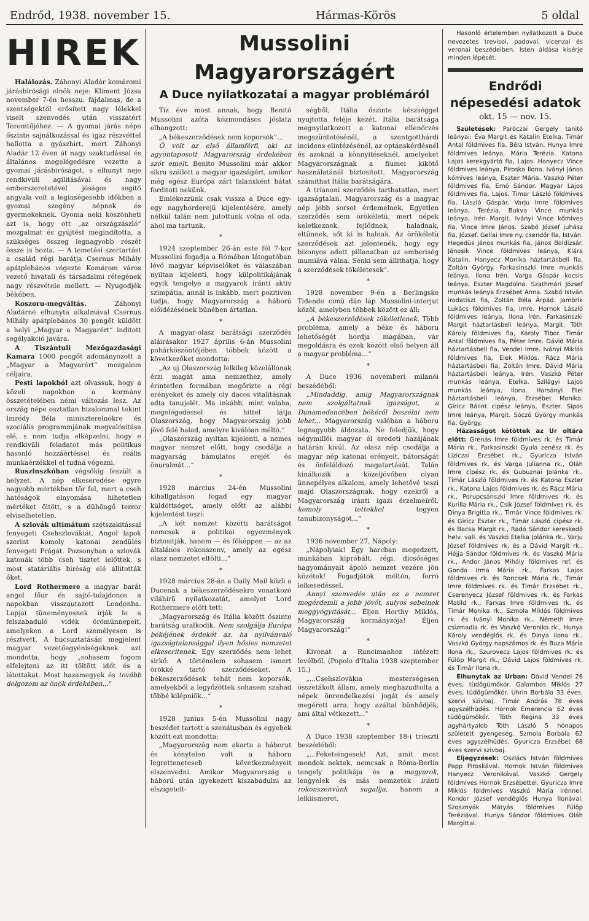Endrőd, 1938. november 15. Hármas-Körös 5 oldal
HIREK
Halálozás. Záhonyi Aladár komáromi járásbirósági elnök neje: Kliment Józsa november 7-én hosszu, fájdalmas, de a szentségektől erősített nagy lélekkel viselt szenvedés után visszatért Teremtőjéhez. — A gyomai járás népe őszinte sajnálkozással és igaz részvéttel hallotta a gyászhirt, mert Záhonyi Aladár 12 éven át nagy szaktudással és általános megelégedésre vezette a gyomai járásbiróságot, s elhunyt neje rendkivüli agilitásával és nagy emberszeretetével jóságos segitő angyala volt a leginségesebb időkben a gyomai szegény népnek és gyermekeknek. Gyoma neki köszönheti azt is, hogy ott „az országzászló“ mozgalmat és gyüjtést megindította, a szükséges összeg legnagyobb részét össze is hozta. — A temetési szertartást a család régi barátja Csernus Mihály apátplebános végezte Komárom város vezető hivatali és társadalmi rétegének nagy részvétele mellett. — Nyugodjék békében.
Koszoru-megváltás. Záhonyi Aladárné elhunyta alkalmával Csernus Mihály apátplebános 30 pengőt küldött a helyi „Magyar a Magyarért“ inditott segélyakció javára.
A Tiszántuli Mezőgazdasági Kamara 1000 pengőt adományozott a „Magyar a Magyarért“ mozgalom céljaira.
Pesti lapokból azt olvassuk, hogy a közeli napokban a kormány összetételében némi változás lesz. Az ország népe osztatlan bizalommal tekint Imrédy Béla miniszterelnökre és szociális programmjának megvalósitása elé, s nem tudja elképzelni, hogy e rendkivüli feladatot más politikus hasonló hozzáértéssel és reális munkaérzékkel el tudná végezni.
Ruszinszkóban végsőkig feszült a helyzet. A nép elkeseredése egyre nagyobb mértékben tör fel, mert a cseh hatóságok elnyomása hihetetlen mértéket öltött, s a dühöngő terror elviselhetetlen.
A szlovák ultimátum szétszakitással fenyegeti Csehszlovákiát. Angol lapok szerint komoly katonai zendülés fenyegeti Prágát. Pozsonyban a szlovák katonák több cseh tisztet lelőttek, s most statáriális biróság elé állitották őket.
Lord Rothermere a magyar barát angol főur és sajtó-tulajdonos a napokban visszautazott Londonba. Lapjai tüneményesnek irják le a felszabaduló vidék örömünnepeit, amelyeken a Lord személyesen is résztvett. A bucsuztatásán megjelent magyar vezetőegyéniségeknek azt mondotta, hogy „sohasem fogom elfelejteni az itt töltött időt és a látottakat. Most hazamegyek és tovább dolgozom az önök érdekében...“
Mussolini Magyarországért
A Duce nyilatkozatai a magyar problémáról
Tíz éve most annak, hogy Benitó Mussolini azóta közmondásos jóslata elhangzott:
„A békeszerződések nem koporsók“...
Ő volt az első államférfi, aki az agyontaposott Magyarország érdekében szót emelt. Benito Mussolini már akkor sikra szállott a magyar igazságért, amikor még egész Európa zárt falanxként hátat forditott nekünk.
Emlékezzünk csak vissza a Duce egy-egy nagyhorderejü kijelentésére, amely nélkül talán nem jutottunk volna el oda, ahol ma tartunk.
*
1924 szeptember 26-án este fél 7-kor Mussolini fogadja a Rómában látogatóban lévő magyar képviselőket és válaszában nyiltan kijelenti, hogy külpolitikájának egyik tengelye a magyarok iránti aktiv szimpátia, annál is inkább, mert pozitiven tudja, hogy Magyarország a háború előidézésének bünében ártatlan.
*
A magyar-olasz barátsági szerződés aláirásakor 1927 április 6-án Mussolini pohárköszöntőjében többek között a következőket mondotta:
„Az uj Olaszország lelkileg közelállónak érzi magát ama nemzethez, amely érintetlen formában megőrizte a régi erényeket és amely oly dacos vitalitásnak adta tanujelét. Ma inkább, mint valaha, megelégedéssel és hittel látja Olaszország, hogy Magyarország jobb jövő felé halad, amelyre kiválóan méltó.“
„Olaszország nyiltan kijelenti, a nemes magyar nemzet előtt, hogy csodálja a magyarság bámulatos erejét és önuralmát...“
*
1928 március 24-én Mussolini kihallgatáson fogad egy magyar küldöttséget, amely előtt az alábbi kijelentést teszi:
„A két nemzet közötti barátságot nemcsak a politikai egyezmények biztositják, hanem — és főképpen — az az általános rokonszenv, amely az egész olasz nemzetet eltölti...“
*
1928 március 28-án a Daily Mail közli a Ducenak a békeszerződésekre vonatkozó viláhirü nyilatkozatát, amelyet Lord Rothermere előtt tett:
„Magyarország és Itália között őszinte barátság uralkodik. Nem szolgálja Európa békéjének érdekét az, ha nyilvánvaló igazságtalansággal ilyen hősies nemzetet elkeseritenek. Egy szerződés nem lehet sirkő. A történelem sohasem ismert örökké tartó szerződéseket. A békeszerződések tehát nem koporsók, amelyekből a legyőzöttek sohasem szabad többé kilépniök...“
*
1928 junius 5-én Mussolini nagy beszédet tartott a szenátusban és egyebek között ezt mondotta:
„Magyarország nem akarta a háborut és kénytelen volt a háboru legretteneteseb következményeit elszenvedni. Amikor Magyarország a háború után igyekezett kiszabadulni az elszigetelt-
ségből, Itália őszinte készséggel nyujtotta feléje kezét. Itália barátsága megnyilatkozott a katonai ellenőrzés megszüntetésénél, a szentgotthárdi incidens elintézésénél, az optánskérdésnél és azoknál a könnyitéseknél, amelyeket Magyarországnak a fiumei kikötő használatánál biztositott. Magyarország számithat Itália barátságára.
A trianoni szerződés tarthatatlan, mert igazságtalan. Magyarország és a magyar nép jobb sorsot érdemelnek. Egyetlen szerződés sem örökéletü, mert népek keletkeznek, fejlődnek, haladnak, eltünnek, sőt ki is halnak. Az örökéletü szerződések azt jelentenék, hogy egy bizonyos adott pillanatban az emberiség mumiává válna. Senki sem állithatja, hogy a szerződések tökéletesek“.
*
1928 november 9-én a Berlingske Tidende cimü dán lap Mussolini-interjut közöl, amelyben többek között ez áll:
„A békeszerződések tökéletlenek. Több probléma, amely a béke és háboru lehetőségét hordja magában, vár megoldásra és ezek között első helyen áll a magyar probléma...“
*
A Duce 1936 novemberi milanói beszédéből:
„Mindaddig, amig Magyarországnak nem szolgáltatnak igazságot, a Dunamedencében békéről beszélni nem lehet... Magyarország valóban a háboru legnagyobb áldozata. Ne feledjük, hogy négymillói magyar él eredeti hazájának határán kivül. Az olasz nép csodálja a magyar nép katonai erényeit, bátorságát és önfeláldozó magatartását. Talán kinálkozik a közeljövőben olyan ünnepélyes alkalom, amely lehetővé teszi majd Olaszországnak, hogy ezekről a Magyarország iránti igazi érzelmeiről, komoly tettekkel tegyen tanubizonyságot...“
*
1936 november 27, Nápoly:
„Nápolyiak! Egy harcban megedzett, munkában kipróbált, régi, dicsőséges hagyományait ápoló nemzet vezére jön közétek! Fogadjátok méltón, forró lelkesedéssel.
Annyi szenvedés után ez a nemzet megérdemli a jobb jövőt, sulyos sebeinek meggyógyitását... Éljen Horthy Miklós, Magyarország kormányzója! Éljen Magyarország!“
*
Kivonat a Runcimanhoz intézett levélből. (Popolo d'Italia 1938 szeptember 15.)
„...Csehszlovákia mesterségesen összetákolt állam, amely meghazudtolta a népek önrendelkezési jogát és amely megérett arra, hogy azáltal bünhődjék, ami által vétkezett...“
*
A Duce 1938 szeptember 18-i trieszti beszédéből:
„...Feketeingesek! Azt, amit most mondok nektek, nemcsak a Róma-Berlin tengely politikája és a magyarok, lengyelek és más nemzetek iránti rokonszenvünk sugallja, hanem a lelkiismeret.
Hasonló értelemben nyilatkozott a Duce nevezetes trevisoi, padovai, vicenzai és veronai beszédeiben. Isten áldása kisérje minden lépését.
Endrődi népesedési adatok
okt. 15 — nov. 15.
Születések: Paróczai Gergely tanitó leányai: Éva Margit és Katalin Etelka. Timár Antal földmives fia, Béla István. Hunya Imre földmives leánya, Mária Terézia. Katona Lajos kerekgyártó fia, Lajos. Hanyecz Vince földmives leánya, Piroska Ilona. Iványi János kőmives leánya, Eszter Mária. Vaszkó Péter földmives fia, Ernő Sándor. Magyar Lajos földmives fia, Lajos. Timar László földmives fia, László Gáspár. Varju Imre földmives leánya, Terézia. Bukva Vince munkás leánya, Irén Margit. Iványi Vince kőmives fia, Vince Imre János. Szabó József juhász fia, József. Gellai Imre ny. csendőr fia, István. Hegedüs János munkás fia, János Boldizsár. Jánosik Vince földmives leánya, Klára Katalin. Hanyecz Monika háztartásbeli fia, Zoltán György. Farkasinszki Imre munkás leánya, Ilona Irén. Varga Gáspár kocsis leánya, Eszter Magdolna. Szathmári József munkás leánya Erzsébet Anna. Szabó István irodatiszt fia, Zoltán Béla Árpád. Jambrik Lukács földmives fia, Imre. Hornok László földmives leánya, Ilona Irén. Farkasinszki Margit háztartásbeli leánya, Margit. Tóth Károly földmives fia, Károly Tibor. Timár Antal földmives fia, Péter Imre. Dávid Mária háztartásbeli fia, Vendel Imre. Iványi Miklós földmives fia, Elek Miklós. Rácz Mária háztartásbeli fia, Zoltán Imre. Dávid Mária háztartásbeli leánya, Irén. Vaszkó Péter munkás leánya, Etelka. Szilágyi Lajos munkás leánya, Ilona. Harsányi Etel háztartásbeli leánya, Erzsébet Monika. Giricz Bálint cipész leánya, Eszter. Sipos Imre leánya, Margit. Sóczó György munkás fia, György.
Házasságot kötöttek az Ur oltára előtt: Grenás Imre földmives rk. és Timár Mária rk., Farkasinszki Gyula zenész rk. és Liziczai Erzsébet rk., Gyuricza István földmives rk. és Varga Julianna rk., Oláh Imre cipész rk. és Gubuznai Jolánka rk., Timár László földmives rk. és Katona Eszter rk., Katona Lajos földmives rk. és Rácz Mária rk., Porupcsánszki Imre földmives rk. és Kurilla Mária rk., Csik József földmives rk. és Dinya Brigitta rk., Timár Vince földmives rk. és Giricz Eszter rk., Timár László cipész rk. és Bacsa Margit rk., Radó Sándor kereskedő helv. vall. és Vaszkó Etelka Jolánka rk., Varju József földmives rk. és a Dávid Margit rk., Héjja Sándor földmives rk. és Vaszkó Mária rk., Andor János Mihály földmives ref. és Gonda Irma Mária rk., Farkas Lajos földmives rk. és Roncsek Mária rk., Timár Imre földmives rk. és Timár Erzsébet rk., Cserenyecz József földmives rk. és Farkas Matild rk., Farkas Imre földmives rk. és Timár Monika rk., Szmola Miklós földmives rk. és Iványi Monika rk., Németh Imre csizmadia rk. és Vaszkó Veronika rk., Hunya Károly vendéglős rk. és Dinya Ilona rk., Vaszkó György napszámos rk. és Buza Mária Ilona rk., Szurovecz Lajos földmives rk. és Fülöp Margit rk., Dávid Lajos földmives rk. és Timár Ilona rk.
Elhunytak az Urban: Dávid Vendel 26 éves, tüdőgümőkór. Galambos Miklós 27 éves, tüdőgümőkór. Uhrin Borbála 33 éves, szervi szivbaj. Timár András 78 éves agyszélhüdés. Hornok Emerencia 62 éves tüdőgümőkór. Tóth Regina 33 éves agyhártyalob Tóth László 5 hónapos született gyengeség. Szmola Borbála 62 éves agyszélhüdés. Gyuricza Erzsébet 68 éves szervi szivbaj.
Eljegyzések: Oszlács István földmives Papp Piroskával. Hornok István földmives Hanyecz Veronikával. Vaszkó Gergely földmives Hornok Erzsébettel. Gyuricza Imre Miklós földmives Vaszkó Mária Irénnel. Kondor József vendéglős Hunya Ilonával. Szosznyák Mátyás földmives Fülöp Teréziával. Hunya Sándor földmives Oláh Margittal.